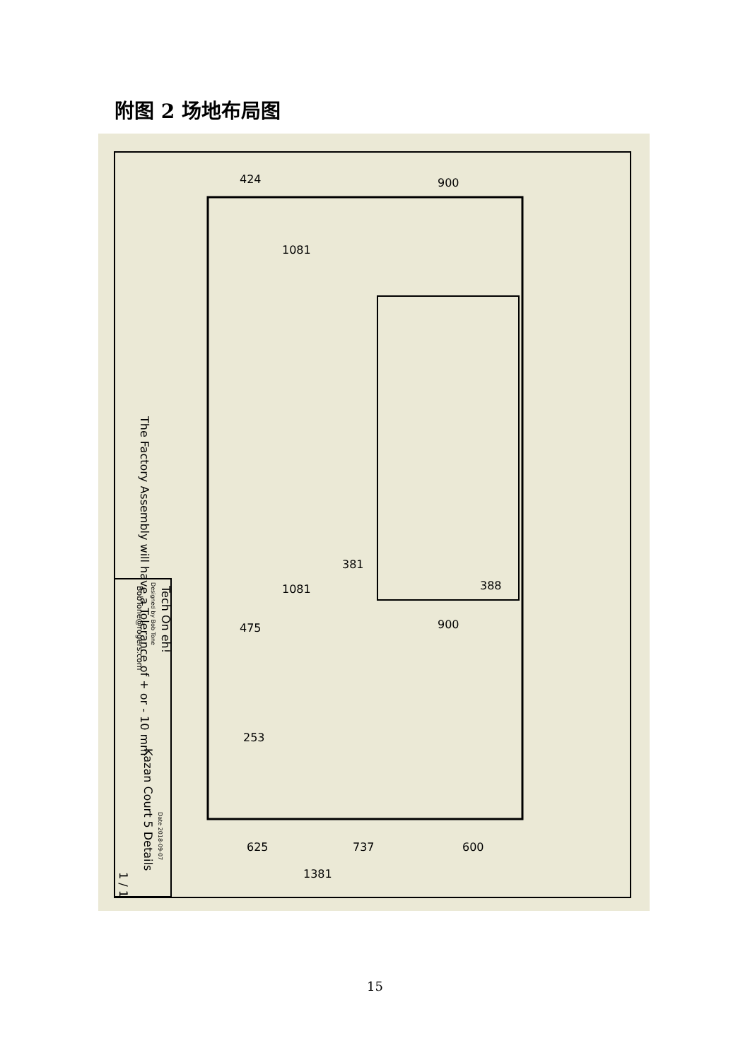附图 2 场地布局图
424
900
1081
1081
475
900
253
381
388
625
737
600
1381
The Factory Assembly will have a Tolerance of + or - 10 mm
Tech On eh!
BobTone@rogers.com
Kazan Court 5 Details
Designed by Bob Tone
Date 2018-09-07
1 / 1
15